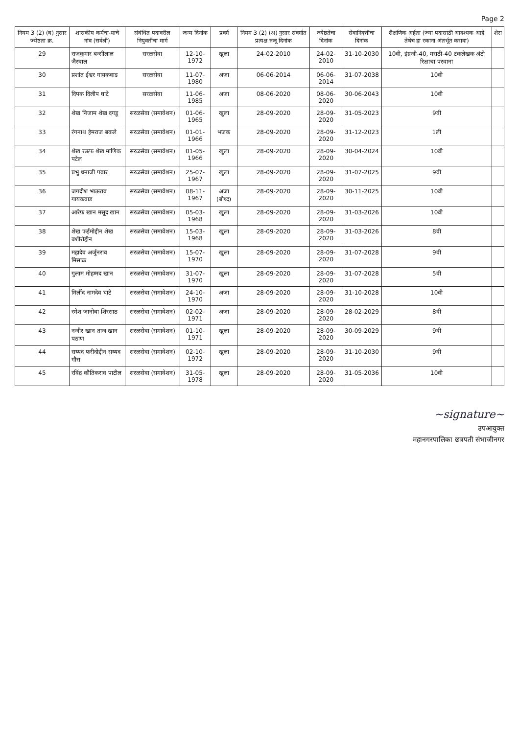Page 2
| नियम 3 (2) (ब) नुसार ज्येष्ठता क्र. | शासकीय कर्मचा-याचे नांव (सर्वश्री) | संबंधित पदावरील नियुक्तीचा मार्ग | जन्म दिनांक | प्रवर्ग | नियम 3 (2) (अ) नुसार संवर्गात प्रत्यक्ष रुजू दिनांक | ज्येष्ठतेचा दिनांक | सेवानिवृत्तीचा दिनांक | शैक्षणिक अर्हता (ज्या पदासाठी आवश्यक आहे तेथेच हा रकाना अंतर्भूत करावा) | शेरा |
| --- | --- | --- | --- | --- | --- | --- | --- | --- | --- |
| 29 | राजकुमार बन्सीलाल जैस्वाल | सरळसेवा | 12-10-1972 | खुला | 24-02-2010 | 24-02-2010 | 31-10-2030 | 10वी, इंग्रजी-40, मराठी-40 टंकलेखक अंटो रिक्षाचा परवाना | |
| 30 | प्रशांत ईश्वर गायकवाड | सरळसेवा | 11-07-1980 | अजा | 06-06-2014 | 06-06-2014 | 31-07-2038 | 10वी | |
| 31 | दिपक दिलीप घाटे | सरळसेवा | 11-06-1985 | अजा | 08-06-2020 | 08-06-2020 | 30-06-2043 | 10वी | |
| 32 | शेख निजाम शेख दगडू | सरळसेवा (समावेशन) | 01-06-1965 | खुला | 28-09-2020 | 28-09-2020 | 31-05-2023 | 9वी | |
| 33 | रंगनाथ हेमराज बकले | सरळसेवा (समावेशन) | 01-01-1966 | भजक | 28-09-2020 | 28-09-2020 | 31-12-2023 | 1ली | |
| 34 | शेख रऊफ शेख माणिक पटेल | सरळसेवा (समावेशन) | 01-05-1966 | खुला | 28-09-2020 | 28-09-2020 | 30-04-2024 | 10वी | |
| 35 | प्रभु धनाजी पवार | सरळसेवा (समावेशन) | 25-07-1967 | खुला | 28-09-2020 | 28-09-2020 | 31-07-2025 | 9वी | |
| 36 | जगदीश भाऊराव गायकवाड | सरळसेवा (समावेशन) | 08-11-1967 | अजा (बौध्द) | 28-09-2020 | 28-09-2020 | 30-11-2025 | 10वी | |
| 37 | आरेफ खान मसूद खान | सरळसेवा (समावेशन) | 05-03-1968 | खुला | 28-09-2020 | 28-09-2020 | 31-03-2026 | 10वी | |
| 38 | शेख फईमोद्दीन शेख बशीरोद्दीन | सरळसेवा (समावेशन) | 15-03-1968 | खुला | 28-09-2020 | 28-09-2020 | 31-03-2026 | 8वी | |
| 39 | महादेव अर्जुनराव मिसाळ | सरळसेवा (समावेशन) | 15-07-1970 | खुला | 28-09-2020 | 28-09-2020 | 31-07-2028 | 9वी | |
| 40 | गुलाम मोहम्मद खान | सरळसेवा (समावेशन) | 31-07-1970 | खुला | 28-09-2020 | 28-09-2020 | 31-07-2028 | 5वी | |
| 41 | मिलींद नामदेव घाटे | सरळसेवा (समावेशन) | 24-10-1970 | अजा | 28-09-2020 | 28-09-2020 | 31-10-2028 | 10वी | |
| 42 | रमेश जानोबा शिरसाठ | सरळसेवा (समावेशन) | 02-02-1971 | अजा | 28-09-2020 | 28-09-2020 | 28-02-2029 | 8वी | |
| 43 | नजीर खान ताज खान पठाण | सरळसेवा (समावेशन) | 01-10-1971 | खुला | 28-09-2020 | 28-09-2020 | 30-09-2029 | 9वी | |
| 44 | सय्यद फरीदोद्दीन सय्यद गौस | सरळसेवा (समावेशन) | 02-10-1972 | खुला | 28-09-2020 | 28-09-2020 | 31-10-2030 | 9वी | |
| 45 | रविंद्र कौतिकराव पाटील | सरळसेवा (समावेशन) | 31-05-1978 | खुला | 28-09-2020 | 28-09-2020 | 31-05-2036 | 10वी | |
~signature~
उपआयुक्त
महानगरपालिका छत्रपती संभाजीनगर